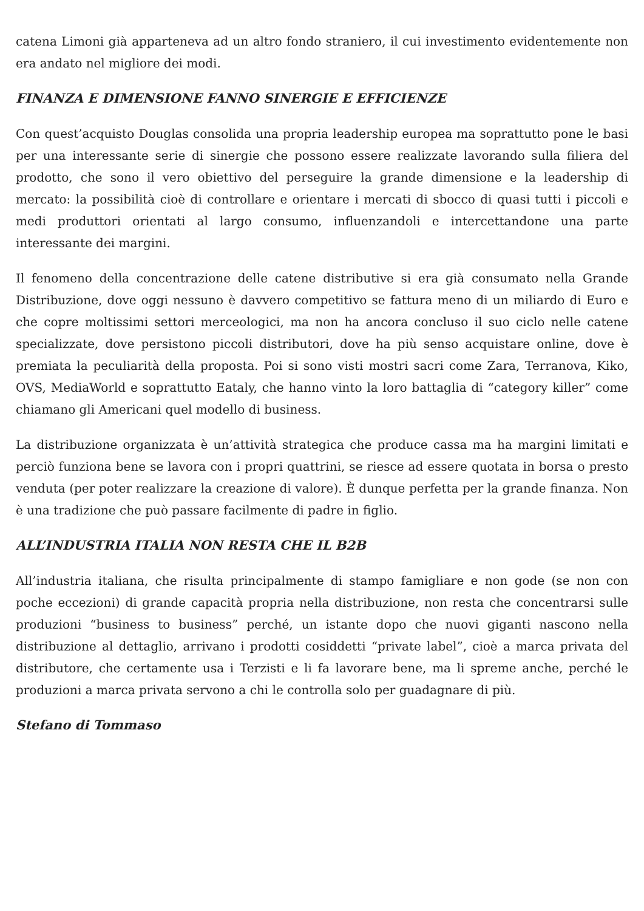catena Limoni già apparteneva ad un altro fondo straniero, il cui investimento evidentemente non era andato nel migliore dei modi.
FINANZA E DIMENSIONE FANNO SINERGIE E EFFICIENZE
Con quest’acquisto Douglas consolida una propria leadership europea ma soprattutto pone le basi per una interessante serie di sinergie che possono essere realizzate lavorando sulla filiera del prodotto, che sono il vero obiettivo del perseguire la grande dimensione e la leadership di mercato: la possibilità cioè di controllare e orientare i mercati di sbocco di quasi tutti i piccoli e medi produttori orientati al largo consumo, influenzandoli e intercettandone una parte interessante dei margini.
Il fenomeno della concentrazione delle catene distributive si era già consumato nella Grande Distribuzione, dove oggi nessuno è davvero competitivo se fattura meno di un miliardo di Euro e che copre moltissimi settori merceologici, ma non ha ancora concluso il suo ciclo nelle catene specializzate, dove persistono piccoli distributori, dove ha più senso acquistare online, dove è premiata la peculiarità della proposta. Poi si sono visti mostri sacri come Zara, Terranova, Kiko, OVS, MediaWorld e soprattutto Eataly, che hanno vinto la loro battaglia di “category killer” come chiamano gli Americani quel modello di business.
La distribuzione organizzata è un’attività strategica che produce cassa ma ha margini limitati e perciò funziona bene se lavora con i propri quattrini, se riesce ad essere quotata in borsa o presto venduta (per poter realizzare la creazione di valore). È dunque perfetta per la grande finanza. Non è una tradizione che può passare facilmente di padre in figlio.
ALL’INDUSTRIA ITALIA NON RESTA CHE IL B2B
All’industria italiana, che risulta principalmente di stampo famigliare e non gode (se non con poche eccezioni) di grande capacità propria nella distribuzione, non resta che concentrarsi sulle produzioni “business to business” perché, un istante dopo che nuovi giganti nascono nella distribuzione al dettaglio, arrivano i prodotti cosiddetti “private label”, cioè a marca privata del distributore, che certamente usa i Terzisti e li fa lavorare bene, ma li spreme anche, perché le produzioni a marca privata servono a chi le controlla solo per guadagnare di più.
Stefano di Tommaso